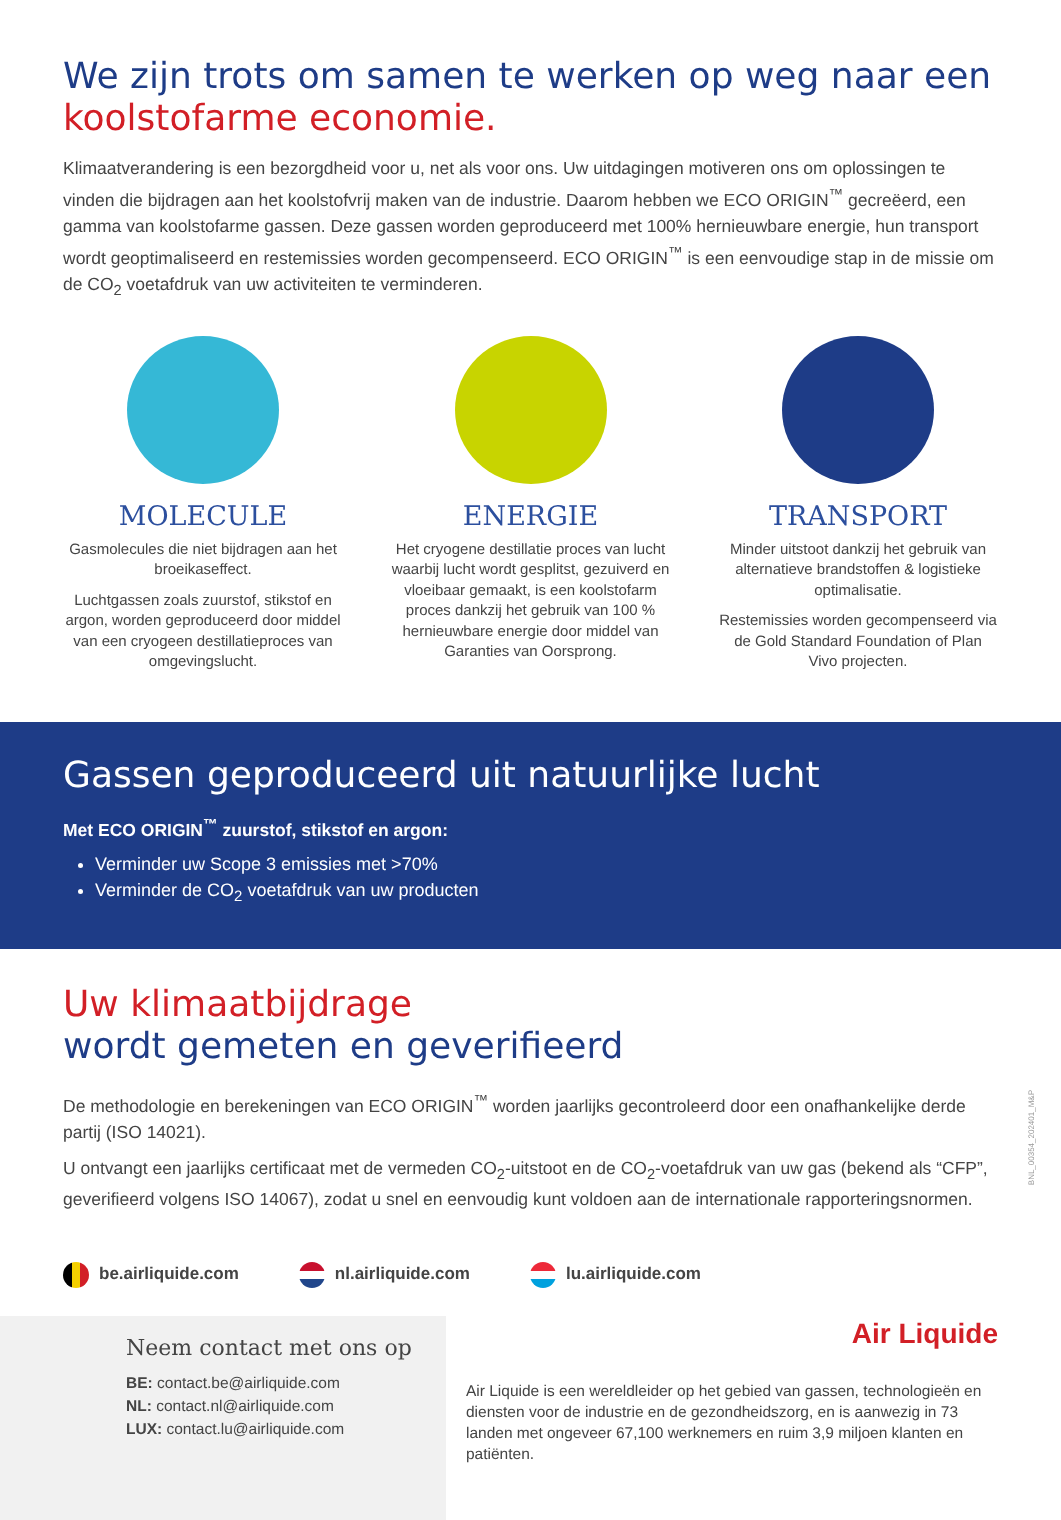We zijn trots om samen te werken op weg naar een koolstofarme economie.
Klimaatverandering is een bezorgdheid voor u, net als voor ons. Uw uitdagingen motiveren ons om oplossingen te vinden die bijdragen aan het koolstofvrij maken van de industrie. Daarom hebben we ECO ORIGIN<sup>™</sup> gecreëerd, een gamma van koolstofarme gassen. Deze gassen worden geproduceerd met 100% hernieuwbare energie, hun transport wordt geoptimaliseerd en restemissies worden gecompenseerd. ECO ORIGIN<sup>™</sup> is een eenvoudige stap in de missie om de CO<sub>2</sub> voetafdruk van uw activiteiten te verminderen.
MOLECULE
Gasmolecules die niet bijdragen aan het broeikaseffect.
Luchtgassen zoals zuurstof, stikstof en argon, worden geproduceerd door middel van een cryogeen destillatieproces van omgevingslucht.
ENERGIE
Het cryogene destillatie proces van lucht waarbij lucht wordt gesplitst, gezuiverd en vloeibaar gemaakt, is een koolstofarm proces dankzij het gebruik van 100 % hernieuwbare energie door middel van Garanties van Oorsprong.
TRANSPORT
Minder uitstoot dankzij het gebruik van alternatieve brandstoffen & logistieke optimalisatie.
Restemissies worden gecompenseerd via de Gold Standard Foundation of Plan Vivo projecten.
Gassen geproduceerd uit natuurlijke lucht
Met ECO ORIGIN<sup>™</sup> zuurstof, stikstof en argon:
Verminder uw Scope 3 emissies met >70%
Verminder de CO<sub>2</sub> voetafdruk van uw producten
Uw klimaatbijdrage
wordt gemeten en geverifieerd
De methodologie en berekeningen van ECO ORIGIN<sup>™</sup> worden jaarlijks gecontroleerd door een onafhankelijke derde partij (ISO 14021).
U ontvangt een jaarlijks certificaat met de vermeden CO<sub>2</sub>-uitstoot en de CO<sub>2</sub>-voetafdruk van uw gas (bekend als “CFP”, geverifieerd volgens ISO 14067), zodat u snel en eenvoudig kunt voldoen aan de internationale rapporteringsnormen.
be.airliquide.com nl.airliquide.com lu.airliquide.com
Neem contact met ons op
BE: contact.be@airliquide.com
NL: contact.nl@airliquide.com
LUX: contact.lu@airliquide.com
Air Liquide
Air Liquide is een wereldleider op het gebied van gassen, technologieën en diensten voor de industrie en de gezondheidszorg, en is aanwezig in 73 landen met ongeveer 67,100 werknemers en ruim 3,9 miljoen klanten en patiënten.
BNL_00354_202401_M&P